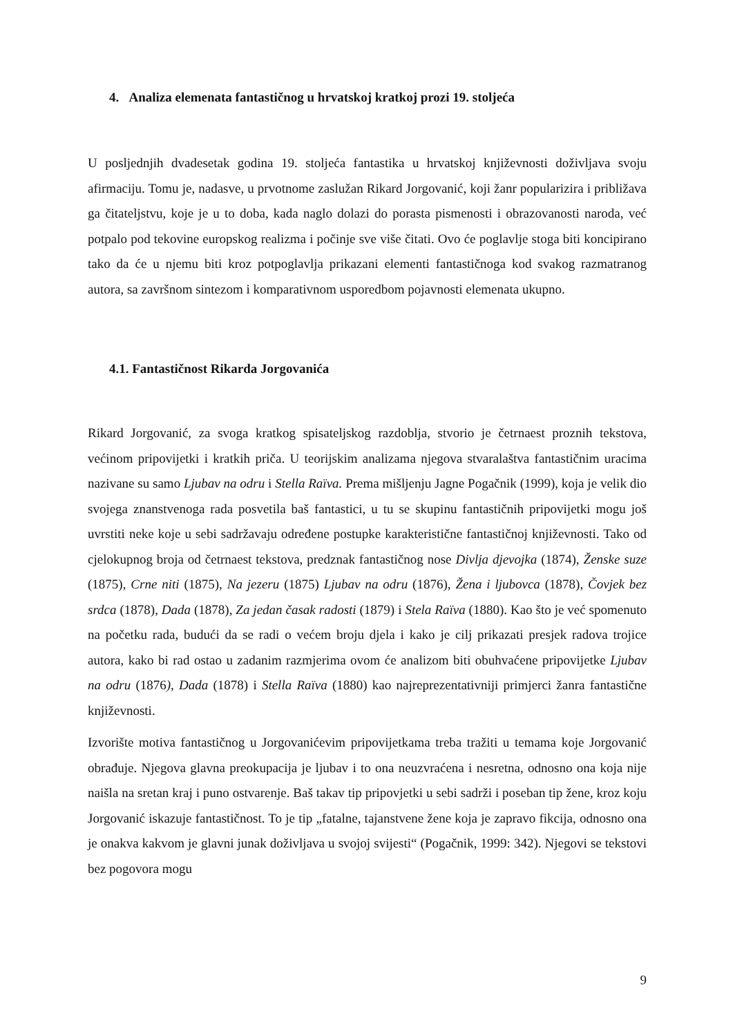4. Analiza elemenata fantastičnog u hrvatskoj kratkoj prozi 19. stoljeća
U posljednjih dvadesetak godina 19. stoljeća fantastika u hrvatskoj književnosti doživljava svoju afirmaciju. Tomu je, nadasve, u prvotnome zaslužan Rikard Jorgovanić, koji žanr popularizira i približava ga čitateljstvu, koje je u to doba, kada naglo dolazi do porasta pismenosti i obrazovanosti naroda, već potpalo pod tekovine europskog realizma i počinje sve više čitati. Ovo će poglavlje stoga biti koncipirano tako da će u njemu biti kroz potpoglavlja prikazani elementi fantastičnoga kod svakog razmatranog autora, sa završnom sintezom i komparativnom usporedbom pojavnosti elemenata ukupno.
4.1. Fantastičnost Rikarda Jorgovanića
Rikard Jorgovanić, za svoga kratkog spisateljskog razdoblja, stvorio je četrnaest proznih tekstova, većinom pripovijetki i kratkih priča. U teorijskim analizama njegova stvaralaštva fantastičnim uracima nazivane su samo Ljubav na odru i Stella Raïva. Prema mišljenju Jagne Pogačnik (1999), koja je velik dio svojega znanstvenoga rada posvetila baš fantastici, u tu se skupinu fantastičnih pripovijetki mogu još uvrstiti neke koje u sebi sadržavaju određene postupke karakteristične fantastičnoj književnosti. Tako od cjelokupnog broja od četrnaest tekstova, predznak fantastičnog nose Divlja djevojka (1874), Ženske suze (1875), Crne niti (1875), Na jezeru (1875) Ljubav na odru (1876), Žena i ljubovca (1878), Čovjek bez srdca (1878), Dada (1878), Za jedan časak radosti (1879) i Stela Raïva (1880). Kao što je već spomenuto na početku rada, budući da se radi o većem broju djela i kako je cilj prikazati presjek radova trojice autora, kako bi rad ostao u zadanim razmjerima ovom će analizom biti obuhvaćene pripovijetke Ljubav na odru (1876), Dada (1878) i Stella Raïva (1880) kao najreprezentativniji primjerci žanra fantastične književnosti.
Izvorište motiva fantastičnog u Jorgovanićevim pripovijetkama treba tražiti u temama koje Jorgovanić obrađuje. Njegova glavna preokupacija je ljubav i to ona neuzvraćena i nesretna, odnosno ona koja nije naišla na sretan kraj i puno ostvarenje. Baš takav tip pripovjetki u sebi sadrži i poseban tip žene, kroz koju Jorgovanić iskazuje fantastičnost. To je tip „fatalne, tajanstvene žene koja je zapravo fikcija, odnosno ona je onakva kakvom je glavni junak doživljava u svojoj svijesti“ (Pogačnik, 1999: 342). Njegovi se tekstovi bez pogovora mogu
9